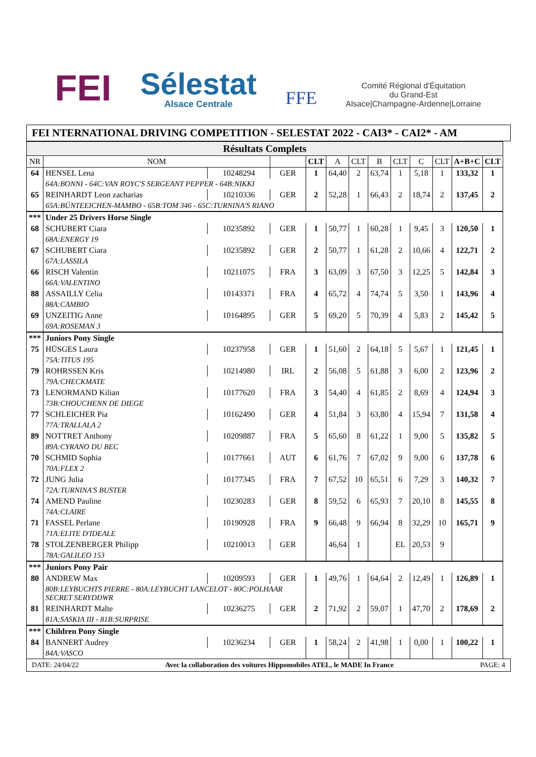FEI
Sélestat
Alsace Centrale
FFE
Comité Régional d'Équitation
du Grand-Est
Alsace|Champagne-Ardenne|Lorraine
FEI NTERNATIONAL DRIVING COMPETITION - SELESTAT 2022 - CAI3* - CAI2* - AM
| Résultats Complets | | | | | | | | | | | | |
| NR | NOM | | | CLT | A | CLT | B | CLT | C | CLT | A+B+C | CLT |
| 64 | HENSEL Lena | 10248294 | GER | 1 | 64,40 | 2 | 63,74 | 1 | 5,18 | 1 | 133,32 | 1 |
| | 64A:BONNI - 64C:VAN ROYC'S SERGEANT PEPPER - 64B:NIKKI | | | | | | | | | | | |
| 65 | REINHARDT Leon zacharias | 10210336 | GER | 2 | 52,28 | 1 | 66,43 | 2 | 18,74 | 2 | 137,45 | 2 |
| | 65A:BÜNTEEICHEN-MAMBO - 65B:TOM 346 - 65C:TURNINA'S RIANO | | | | | | | | | | | |
| *** | Under 25 Drivers Horse Single | | | | | | | | | | | |
| 68 | SCHUBERT Ciara | 10235892 | GER | 1 | 50,77 | 1 | 60,28 | 1 | 9,45 | 3 | 120,50 | 1 |
| | 68A:ENERGY 19 | | | | | | | | | | | |
| 67 | SCHUBERT Ciara | 10235892 | GER | 2 | 50,77 | 1 | 61,28 | 2 | 10,66 | 4 | 122,71 | 2 |
| | 67A:LASSILA | | | | | | | | | | | |
| 66 | RISCH Valentin | 10211075 | FRA | 3 | 63,09 | 3 | 67,50 | 3 | 12,25 | 5 | 142,84 | 3 |
| | 66A:VALENTINO | | | | | | | | | | | |
| 88 | ASSAILLY Celia | 10143371 | FRA | 4 | 65,72 | 4 | 74,74 | 5 | 3,50 | 1 | 143,96 | 4 |
| | 88A:CAMBIO | | | | | | | | | | | |
| 69 | UNZEITIG Anne | 10164895 | GER | 5 | 69,20 | 5 | 70,39 | 4 | 5,83 | 2 | 145,42 | 5 |
| | 69A:ROSEMAN 3 | | | | | | | | | | | |
| *** | Juniors Pony Single | | | | | | | | | | | |
| 75 | HÜSGES Laura | 10237958 | GER | 1 | 51,60 | 2 | 64,18 | 5 | 5,67 | 1 | 121,45 | 1 |
| | 75A:TITUS 195 | | | | | | | | | | | |
| 79 | ROHRSSEN Kris | 10214980 | IRL | 2 | 56,08 | 5 | 61,88 | 3 | 6,00 | 2 | 123,96 | 2 |
| | 79A:CHECKMATE | | | | | | | | | | | |
| 73 | LENORMAND Kilian | 10177620 | FRA | 3 | 54,40 | 4 | 61,85 | 2 | 8,69 | 4 | 124,94 | 3 |
| | 73B:CHOUCHENN DE DIEGE | | | | | | | | | | | |
| 77 | SCHLEICHER Pia | 10162490 | GER | 4 | 51,84 | 3 | 63,80 | 4 | 15,94 | 7 | 131,58 | 4 |
| | 77A:TRALLALA 2 | | | | | | | | | | | |
| 89 | NOTTRET Anthony | 10209887 | FRA | 5 | 65,60 | 8 | 61,22 | 1 | 9,00 | 5 | 135,82 | 5 |
| | 89A:CYRANO DU BEC | | | | | | | | | | | |
| 70 | SCHMID Sophia | 10177661 | AUT | 6 | 61,76 | 7 | 67,02 | 9 | 9,00 | 6 | 137,78 | 6 |
| | 70A:FLEX 2 | | | | | | | | | | | |
| 72 | JUNG Julia | 10177345 | FRA | 7 | 67,52 | 10 | 65,51 | 6 | 7,29 | 3 | 140,32 | 7 |
| | 72A:TURNINA'S BUSTER | | | | | | | | | | | |
| 74 | AMEND Pauline | 10230283 | GER | 8 | 59,52 | 6 | 65,93 | 7 | 20,10 | 8 | 145,55 | 8 |
| | 74A:CLAIRE | | | | | | | | | | | |
| 71 | FASSEL Perlane | 10190928 | FRA | 9 | 66,48 | 9 | 66,94 | 8 | 32,29 | 10 | 165,71 | 9 |
| | 71A:ELITE D'IDEALE | | | | | | | | | | | |
| 78 | STOLZENBERGER Philipp | 10210013 | GER | | 46,64 | 1 | | EL | 20,53 | 9 | | |
| | 78A:GALILEO 153 | | | | | | | | | | | |
| *** | Juniors Pony Pair | | | | | | | | | | | |
| 80 | ANDREW Max | 10209593 | GER | 1 | 49,76 | 1 | 64,64 | 2 | 12,49 | 1 | 126,89 | 1 |
| | 80B:LEYBUCHTS PIERRE - 80A:LEYBUCHT LANCELOT - 80C:POLHAAR SECRET SERYDDWR | | | | | | | | | | | |
| 81 | REINHARDT Malte | 10236275 | GER | 2 | 71,92 | 2 | 59,07 | 1 | 47,70 | 2 | 178,69 | 2 |
| | 81A:SASKIA III - 81B:SURPRISE | | | | | | | | | | | |
| *** | Children Pony Single | | | | | | | | | | | |
| 84 | BANNERT Audrey | 10236234 | GER | 1 | 58,24 | 2 | 41,98 | 1 | 0,00 | 1 | 100,22 | 1 |
| | 84A:VASCO | | | | | | | | | | | |
DATE: 24/04/22 Avec la collaboration des voitures Hippomobiles ATEL, le MADE In France PAGE: 4